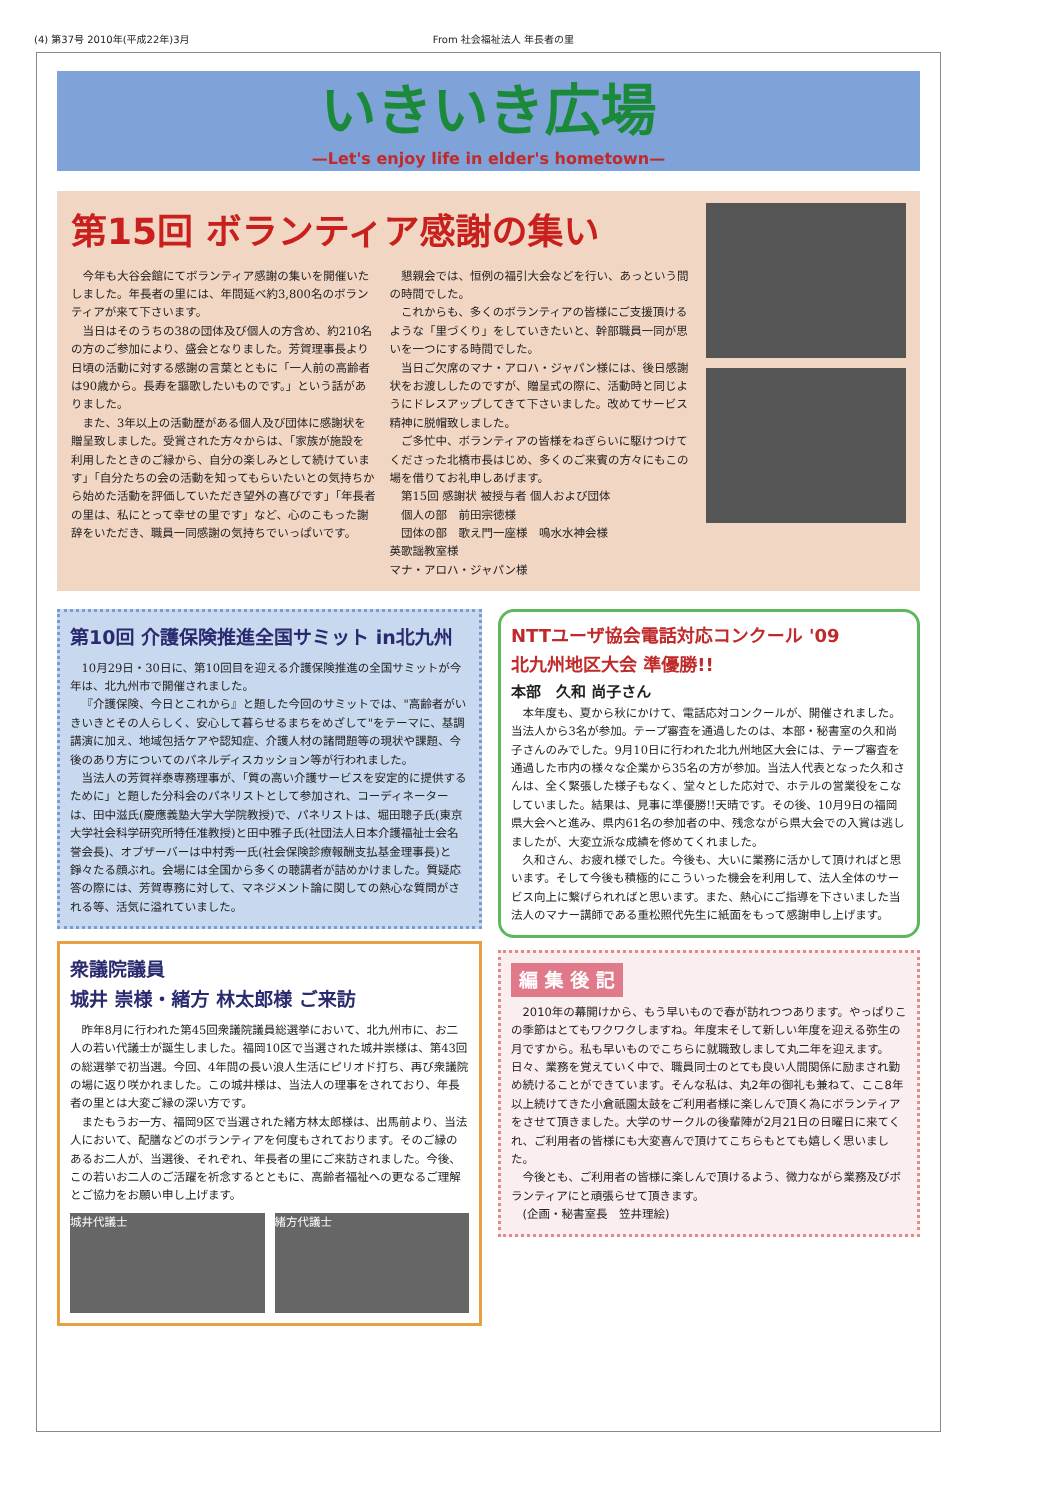(4) 第37号 2010年(平成22年)3月 From 社会福祉法人 年長者の里
いきいき広場
—Let's enjoy life in elder's hometown—
第15回 ボランティア感謝の集い
今年も大谷会館にてボランティア感謝の集いを開催いたしました。年長者の里には、年間延べ約3,800名のボランティアが来て下さいます。
当日はそのうちの38の団体及び個人の方含め、約210名の方のご参加により、盛会となりました。芳賀理事長より日頃の活動に対する感謝の言葉とともに「一人前の高齢者は90歳から。長寿を謳歌したいものです。」という話がありました。
また、3年以上の活動歴がある個人及び団体に感謝状を贈呈致しました。受賞された方々からは、「家族が施設を利用したときのご縁から、自分の楽しみとして続けています」「自分たちの会の活動を知ってもらいたいとの気持ちから始めた活動を評価していただき望外の喜びです」「年長者の里は、私にとって幸せの里です」など、心のこもった謝辞をいただき、職員一同感謝の気持ちでいっぱいです。
懇親会では、恒例の福引大会などを行い、あっという間の時間でした。
これからも、多くのボランティアの皆様にご支援頂けるような「里づくり」をしていきたいと、幹部職員一同が思いを一つにする時間でした。
当日ご欠席のマナ・アロハ・ジャパン様には、後日感謝状をお渡ししたのですが、贈呈式の際に、活動時と同じようにドレスアップしてきて下さいました。改めてサービス精神に脱帽致しました。
ご多忙中、ボランティアの皆様をねぎらいに駆けつけてくださった北橋市長はじめ、多くのご来賓の方々にもこの場を借りてお礼申しあげます。
第15回 感謝状 被授与者 個人および団体
個人の部　前田宗徳様
団体の部　歌え門一座様　鳴水水神会様
英歌謡教室様
マナ・アロハ・ジャパン様
第10回 介護保険推進全国サミット in北九州
10月29日・30日に、第10回目を迎える介護保険推進の全国サミットが今年は、北九州市で開催されました。
『介護保険、今日とこれから』と題した今回のサミットでは、"高齢者がいきいきとその人らしく、安心して暮らせるまちをめざして"をテーマに、基調講演に加え、地域包括ケアや認知症、介護人材の諸問題等の現状や課題、今後のあり方についてのパネルディスカッション等が行われました。
当法人の芳賀祥泰専務理事が、「質の高い介護サービスを安定的に提供するために」と題した分科会のパネリストとして参加され、コーディネーターは、田中滋氏(慶應義塾大学大学院教授)で、パネリストは、堀田聰子氏(東京大学社会科学研究所特任准教授)と田中雅子氏(社団法人日本介護福祉士会名誉会長)、オブザーバーは中村秀一氏(社会保険診療報酬支払基金理事長)と錚々たる顔ぶれ。会場には全国から多くの聴講者が詰めかけました。質疑応答の際には、芳賀専務に対して、マネジメント論に関しての熱心な質問がされる等、活気に溢れていました。
衆議院議員
城井 崇様・緒方 林太郎様 ご来訪
昨年8月に行われた第45回衆議院議員総選挙において、北九州市に、お二人の若い代議士が誕生しました。福岡10区で当選された城井崇様は、第43回の総選挙で初当選。今回、4年間の長い浪人生活にピリオド打ち、再び衆議院の場に返り咲かれました。この城井様は、当法人の理事をされており、年長者の里とは大変ご縁の深い方です。
またもうお一方、福岡9区で当選された緒方林太郎様は、出馬前より、当法人において、配膳などのボランティアを何度もされております。そのご縁のあるお二人が、当選後、それぞれ、年長者の里にご来訪されました。今後、この若いお二人のご活躍を祈念するとともに、高齢者福祉への更なるご理解とご協力をお願い申し上げます。
城井代議士 緒方代議士
NTTユーザ協会電話対応コンクール '09
北九州地区大会 準優勝!!
本部　久和 尚子さん
本年度も、夏から秋にかけて、電話応対コンクールが、開催されました。当法人から3名が参加。テープ審査を通過したのは、本部・秘書室の久和尚子さんのみでした。9月10日に行われた北九州地区大会には、テープ審査を通過した市内の様々な企業から35名の方が参加。当法人代表となった久和さんは、全く緊張した様子もなく、堂々とした応対で、ホテルの営業役をこなしていました。結果は、見事に準優勝!!天晴です。その後、10月9日の福岡県大会へと進み、県内61名の参加者の中、残念ながら県大会での入賞は逃しましたが、大変立派な成績を修めてくれました。
久和さん、お疲れ様でした。今後も、大いに業務に活かして頂ければと思います。そして今後も積極的にこういった機会を利用して、法人全体のサービス向上に繋げられればと思います。また、熱心にご指導を下さいました当法人のマナー講師である重松照代先生に紙面をもって感謝申し上げます。
編 集 後 記
2010年の幕開けから、もう早いもので春が訪れつつあります。やっぱりこの季節はとてもワクワクしますね。年度末そして新しい年度を迎える弥生の月ですから。私も早いものでこちらに就職致しまして丸二年を迎えます。日々、業務を覚えていく中で、職員同士のとても良い人間関係に励まされ勤め続けることができています。そんな私は、丸2年の御礼も兼ねて、ここ8年以上続けてきた小倉祇園太鼓をご利用者様に楽しんで頂く為にボランティアをさせて頂きました。大学のサークルの後輩陣が2月21日の日曜日に来てくれ、ご利用者の皆様にも大変喜んで頂けてこちらもとても嬉しく思いました。
今後とも、ご利用者の皆様に楽しんで頂けるよう、微力ながら業務及びボランティアにと頑張らせて頂きます。
(企画・秘書室長　笠井理絵)